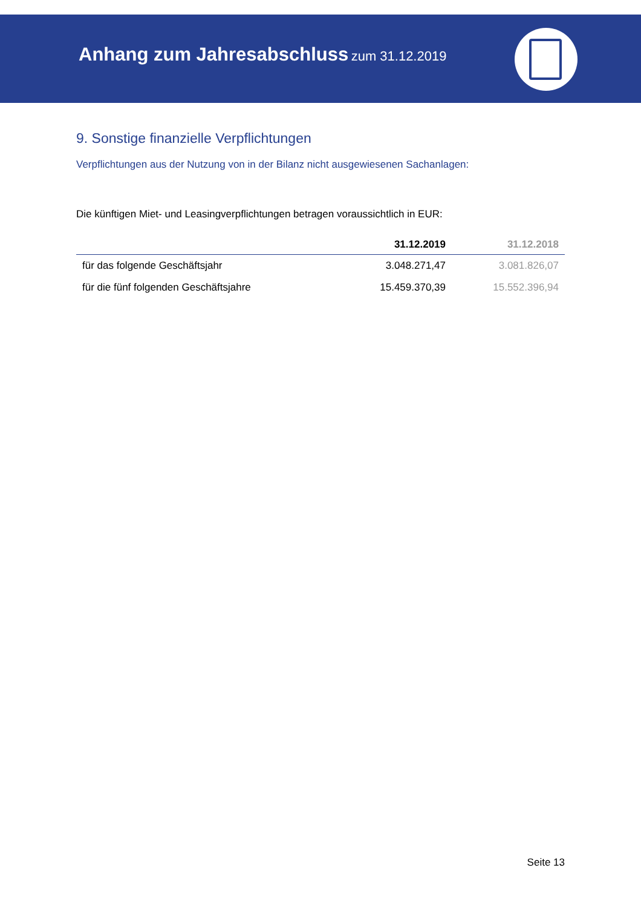Anhang zum Jahresabschluss zum 31.12.2019
9. Sonstige finanzielle Verpflichtungen
Verpflichtungen aus der Nutzung von in der Bilanz nicht ausgewiesenen Sachanlagen:
Die künftigen Miet- und Leasingverpflichtungen betragen voraussichtlich in EUR:
| | 31.12.2019 | 31.12.2018 |
| --- | --- | --- |
| für das folgende Geschäftsjahr | 3.048.271,47 | 3.081.826,07 |
| für die fünf folgenden Geschäftsjahre | 15.459.370,39 | 15.552.396,94 |
Seite 13